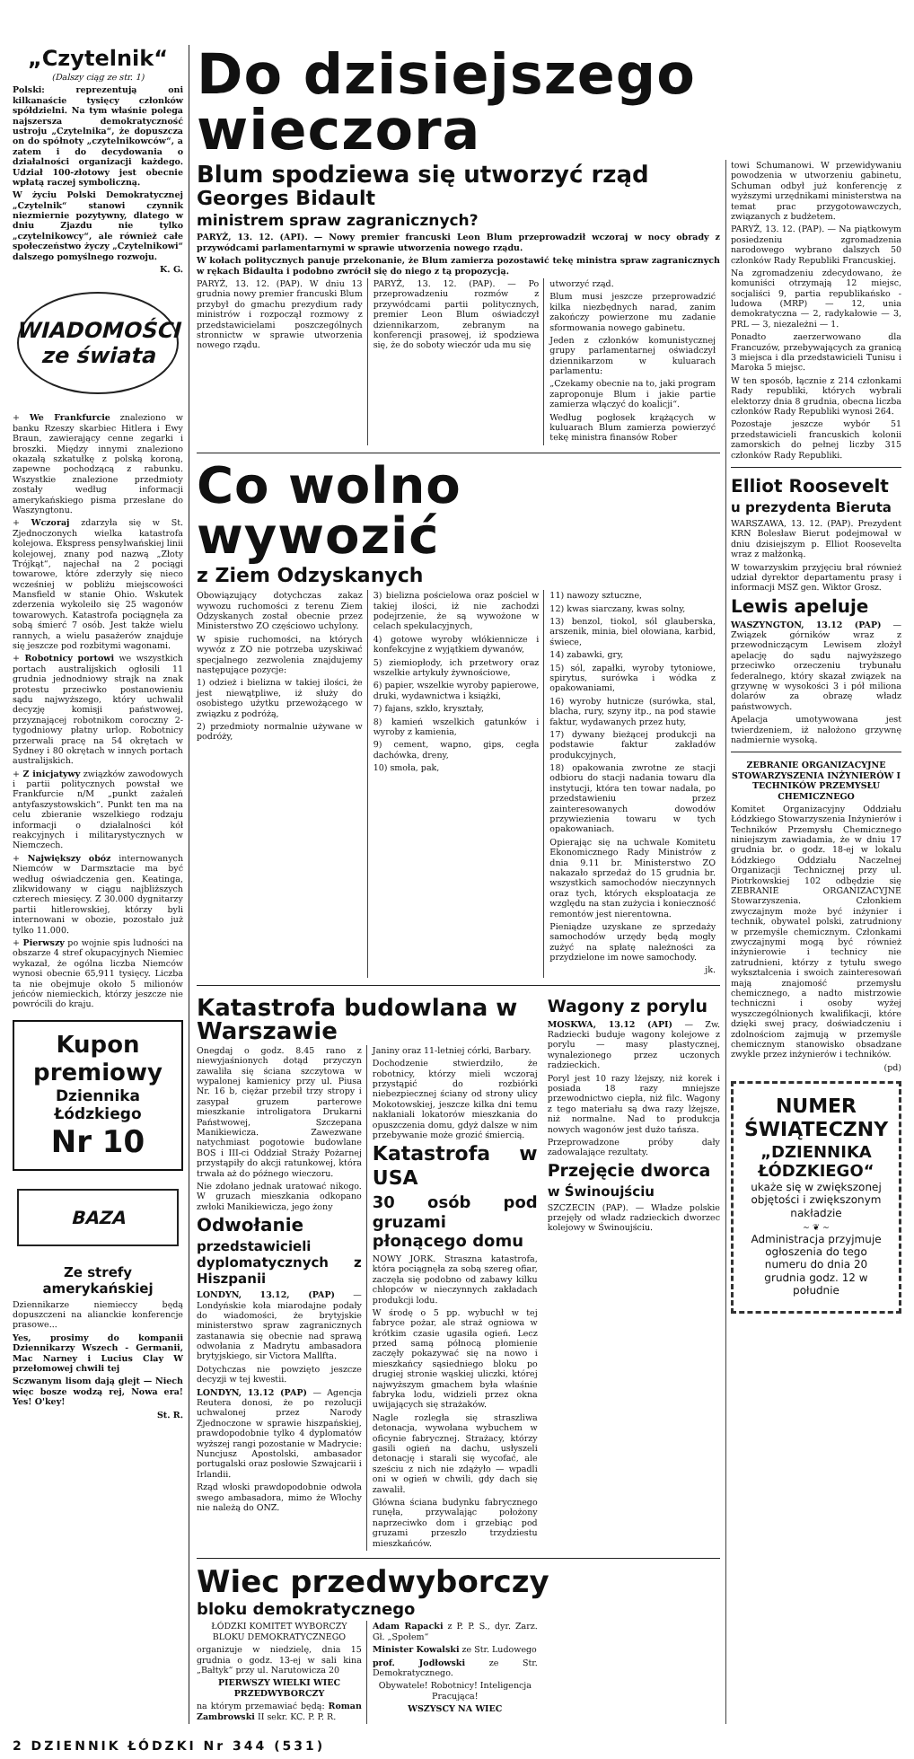„Czytelnik“
(Dalszy ciąg ze str. 1)
Polski: reprezentują oni kilkanaście tysięcy członków spółdzielni. Na tym właśnie polega najszersza demokratyczność ustroju „Czytelnika“, że dopuszcza on do spółnoty „czytelnikowców“, a zatem i do decydowania o działalności organizacji każdego. Udział 100-złotowy jest obecnie wpłatą raczej symboliczną.
W życiu Polski Demokratycznej „Czytelnik“ stanowi czynnik niezmiernie pozytywny, dlatego w dniu Zjazdu nie tylko „czytelnikowcy“, ale również całe społeczeństwo życzy „Czytelnikowi“ dalszego pomyślnego rozwoju.
K. G.
WIADOMOŚCI
ze świata
+ We Frankfurcie znaleziono w banku Rzeszy skarbiec Hitlera i Ewy Braun, zawierający cenne zegarki i broszki. Między innymi znaleziono okazałą szkatułkę z polską koroną, zapewne pochodzącą z rabunku. Wszystkie znalezione przedmioty zostały według informacji amerykańskiego pisma przesłane do Waszyngtonu.
+ Wczoraj zdarzyła się w St. Zjednoczonych wielka katastrofa kolejowa. Ekspress pensylwańskiej linii kolejowej, znany pod nazwą „Złoty Trójkąt“, najechał na 2 pociągi towarowe, które zderzyły się nieco wcześniej w pobliżu miejscowości Mansfield w stanie Ohio. Wskutek zderzenia wykoleiło się 25 wagonów towarowych. Katastrofa pociągnęła za sobą śmierć 7 osób. Jest także wielu rannych, a wielu pasażerów znajduje się jeszcze pod rozbitymi wagonami.
+ Robotnicy portowi we wszystkich portach australijskich ogłosili 11 grudnia jednodniowy strajk na znak protestu przeciwko postanowieniu sądu najwyższego, który uchwalił decyzję komisji państwowej, przyznającej robotnikom coroczny 2-tygodniowy płatny urlop. Robotnicy przerwali pracę na 54 okrętach w Sydney i 80 okrętach w innych portach australijskich.
+ Z inicjatywy związków zawodowych i partii politycznych powstał we Frankfurcie n/M „punkt zażaleń antyfaszystowskich“. Punkt ten ma na celu zbieranie wszelkiego rodzaju informacji o działalności kół reakcyjnych i militarystycznych w Niemczech.
+ Największy obóz internowanych Niemców w Darmsztacie ma być według oświadczenia gen. Keatinga, zlikwidowany w ciągu najbliższych czterech miesięcy. Z 30.000 dygnitarzy partii hitlerowskiej, którzy byli internowani w obozie, pozostało już tylko 11.000.
+ Pierwszy po wojnie spis ludności na obszarze 4 stref okupacyjnych Niemiec wykazał, że ogólna liczba Niemców wynosi obecnie 65,911 tysięcy. Liczba ta nie obejmuje około 5 milionów jeńców niemieckich, którzy jeszcze nie powrócili do kraju.
Kupon premiowy
Dziennika Łódzkiego
Nr 10
BAZA
Ze strefy amerykańskiej
Dziennikarze niemieccy będą dopuszczeni na alianckie konferencje prasowe...
Yes, prosimy do kompanii Dziennikarzy Wszech - Germanii, Mac Narney i Lucius Clay W przełomowej chwili tej
Sczwanym lisom dają glejt — Niech więc bosze wodzą rej, Nowa era! Yes! O'key!
St. R.
Do dzisiejszego wieczora
Blum spodziewa się utworzyć rząd
Georges Bidault
ministrem spraw zagranicznych?
PARYŻ, 13. 12. (API). — Nowy premier francuski Leon Blum przeprowadził wczoraj w nocy obrady z przywódcami parlamentarnymi w sprawie utworzenia nowego rządu.
W kołach politycznych panuje przekonanie, że Blum zamierza pozostawić tekę ministra spraw zagranicznych w rękach Bidaulta i podobno zwrócił się do niego z tą propozycją.
PARYŻ, 13. 12. (PAP). W dniu 13 grudnia nowy premier francuski Blum przybył do gmachu prezydium rady ministrów i rozpoczął rozmowy z przedstawicielami poszczególnych stronnictw w sprawie utworzenia nowego rządu.
PARYŻ, 13. 12. (PAP). — Po przeprowadzeniu rozmów z przywódcami partii politycznych, premier Leon Blum oświadczył dziennikarzom, zebranym na konferencji prasowej, iż spodziewa się, że do soboty wieczór uda mu się
utworzyć rząd.
Blum musi jeszcze przeprowadzić kilka niezbędnych narad, zanim zakończy powierzone mu zadanie sformowania nowego gabinetu.
Jeden z członków komunistycznej grupy parlamentarnej oświadczył dziennikarzom w kuluarach parlamentu:
„Czekamy obecnie na to, jaki program zaproponuje Blum i jakie partie zamierza włączyć do koalicji“.
Według pogłosek krążących w kuluarach Blum zamierza powierzyć tekę ministra finansów Rober
Co wolno wywozić
z Ziem Odzyskanych
Obowiązujący dotychczas zakaz wywozu ruchomości z terenu Ziem Odzyskanych został obecnie przez Ministerstwo ZO częściowo uchylony.
W spisie ruchomości, na których wywóz z ZO nie potrzeba uzyskiwać specjalnego zezwolenia znajdujemy następujące pozycje:
1) odzież i bielizna w takiej ilości, że jest niewątpliwe, iż służy do osobistego użytku przewożącego w związku z podróżą,
2) przedmioty normalnie używane w podróży,
3) bielizna pościelowa oraz pościel w takiej ilości, iż nie zachodzi podejrzenie, że są wywożone w celach spekulacyjnych,
4) gotowe wyroby włókiennicze i konfekcyjne z wyjątkiem dywanów,
5) ziemiopłody, ich przetwory oraz wszelkie artykuły żywnościowe,
6) papier, wszelkie wyroby papierowe, druki, wydawnictwa i książki,
7) fajans, szkło, kryształy,
8) kamień wszelkich gatunków i wyroby z kamienia,
9) cement, wapno, gips, cegła dachówka, dreny,
10) smoła, pak,
11) nawozy sztuczne,
12) kwas siarczany, kwas solny,
13) benzol, tiokol, sól glauberska, arszenik, minia, biel ołowiana, karbid, świece,
14) zabawki, gry,
15) sól, zapałki, wyroby tytoniowe, spirytus, surówka i wódka z opakowaniami,
16) wyroby hutnicze (surówka, stal, blacha, rury, szyny itp., na pod stawie faktur, wydawanych przez huty,
17) dywany bieżącej produkcji na podstawie faktur zakładów produkcyjnych,
18) opakowania zwrotne ze stacji odbioru do stacji nadania towaru dla instytucji, która ten towar nadała, po przedstawieniu przez zainteresowanych dowodów przywiezienia towaru w tych opakowaniach.
Opierając się na uchwale Komitetu Ekonomicznego Rady Ministrów z dnia 9.11 br. Ministerstwo ZO nakazało sprzedaż do 15 grudnia br. wszystkich samochodów nieczynnych oraz tych, których eksploatacja ze względu na stan zużycia i konieczność remontów jest nierentowna.
Pieniądze uzyskane ze sprzedaży samochodów urzędy będą mogły zużyć na spłatę należności za przydzielone im nowe samochody.
jk.
Katastrofa budowlana w Warszawie
Onegdaj o godz. 8.45 rano z niewyjaśnionych dotąd przyczyn zawaliła się ściana szczytowa w wypalonej kamienicy przy ul. Piusa Nr. 16 b, ciężar przebił trzy stropy i zasypał gruzem parterowe mieszkanie introligatora Drukarni Państwowej, Szczepana Manikiewicza. Zawezwane natychmiast pogotowie budowlane BOS i III-ci Oddział Straży Pożarnej przystąpiły do akcji ratunkowej, która trwała aż do późnego wieczoru.
Nie zdołano jednak uratować nikogo. W gruzach mieszkania odkopano zwłoki Manikiewicza, jego żony
Odwołanie
przedstawicieli dyplomatycznych z Hiszpanii
LONDYN, 13.12, (PAP) — Londyńskie koła miarodajne podały do wiadomości, że brytyjskie ministerstwo spraw zagranicznych zastanawia się obecnie nad sprawą odwołania z Madrytu ambasadora brytyjskiego, sir Victora Mallfta.
Dotychczas nie powzięto jeszcze decyzji w tej kwestii.
LONDYN, 13.12 (PAP) — Agencja Reutera donosi, że po rezolucji uchwalonej przez Narody Zjednoczone w sprawie hiszpańskiej, prawdopodobnie tylko 4 dyplomatów wyższej rangi pozostanie w Madrycie: Nuncjusz Apostolski, ambasador portugalski oraz posłowie Szwajcarii i Irlandii.
Rząd włoski prawdopodobnie odwoła swego ambasadora, mimo że Włochy nie należą do ONZ.
Janiny oraz 11-letniej córki, Barbary.
Dochodzenie stwierdziło, że robotnicy, którzy mieli wczoraj przystąpić do rozbiórki niebezpiecznej ściany od strony ulicy Mokotowskiej, jeszcze kilka dni temu nakłaniali lokatorów mieszkania do opuszczenia domu, gdyż dalsze w nim przebywanie może grozić śmiercią.
Katastrofa w USA
30 osób pod gruzami płonącego domu
NOWY JORK. Straszna katastrofa, która pociągnęła za sobą szereg ofiar, zaczęła się podobno od zabawy kilku chłopców w nieczynnych zakładach produkcji lodu.
W środę o 5 pp. wybuchł w tej fabryce pożar, ale straż ogniowa w krótkim czasie ugasiła ogień. Lecz przed samą północą płomienie zaczęły pokazywać się na nowo i mieszkańcy sąsiedniego bloku po drugiej stronie wąskiej uliczki, której najwyższym gmachem była właśnie fabryka lodu, widzieli przez okna uwijających się strażaków.
Nagle rozległa się straszliwa detonacja, wywołana wybuchem w oficynie fabrycznej. Strażacy, którzy gasili ogień na dachu, usłyszeli detonację i starali się wycofać, ale sześciu z nich nie zdążyło — wpadli oni w ogień w chwili, gdy dach się zawalił.
Główna ściana budynku fabrycznego runęła, przywalając położony naprzeciwko dom i grzebiąc pod gruzami przeszło trzydziestu mieszkańców.
Wagony z porylu
MOSKWA, 13.12 (API) — Zw. Radziecki buduje wagony kolejowe z porylu — masy plastycznej, wynalezionego przez uczonych radzieckich.
Poryl jest 10 razy lżejszy, niż korek i posiada 18 razy mniejsze przewodnictwo ciepła, niż filc. Wagony z tego materiału są dwa razy lżejsze, niż normalne. Nad to produkcja nowych wagonów jest dużo tańsza.
Przeprowadzone próby dały zadowalające rezultaty.
Przejęcie dworca
w Świnoujściu
SZCZECIN (PAP). — Władze polskie przejęły od władz radzieckich dworzec kolejowy w Świnoujściu.
Wiec przedwyborczy
bloku demokratycznego
ŁÓDZKI KOMITET WYBORCZY BLOKU DEMOKRATYCZNEGO
organizuje w niedzielę, dnia 15 grudnia o godz. 13-ej w sali kina „Bałtyk“ przy ul. Narutowicza 20
PIERWSZY WIELKI WIEC PRZEDWYBORCZY
na którym przemawiać będą: Roman Zambrowski II sekr. KC. P. P. R.
Adam Rapacki z P. P. S., dyr. Zarz. Gł. „Społem“
Minister Kowalski ze Str. Ludowego
prof. Jodłowski ze Str. Demokratycznego.
Obywatele! Robotnicy! Inteligencja Pracująca!
WSZYSCY NA WIEC
towi Schumanowi. W przewidywaniu powodzenia w utworzeniu gabinetu, Schuman odbył już konferencję z wyższymi urzędnikami ministerstwa na temat prac przygotowawczych, związanych z budżetem.
PARYŻ, 13. 12. (PAP). — Na piątkowym posiedzeniu zgromadzenia narodowego wybrano dalszych 50 członków Rady Republiki Francuskiej.
Na zgromadzeniu zdecydowano, że komuniści otrzymają 12 miejsc, socjaliści 9, partia republikańsko - ludowa (MRP) — 12, unia demokratyczna — 2, radykałowie — 3, PRL — 3, niezależni — 1.
Ponadto zaerzerwowano dla Francuzów, przebywających za granicą 3 miejsca i dla przedstawicieli Tunisu i Maroka 5 miejsc.
W ten sposób, łącznie z 214 członkami Rady republiki, których wybrali elektorzy dnia 8 grudnia, obecna liczba członków Rady Republiki wynosi 264.
Pozostaje jeszcze wybór 51 przedstawicieli francuskich kolonii zamorskich do pełnej liczby 315 członków Rady Republiki.
Elliot Roosevelt
u prezydenta Bieruta
WARSZAWA, 13. 12. (PAP). Prezydent KRN Bolesław Bierut podejmował w dniu dzisiejszym p. Elliot Roosevelta wraz z małżonką.
W towarzyskim przyjęciu brał również udział dyrektor departamentu prasy i informacji MSZ gen. Wiktor Grosz.
Lewis apeluje
WASZYNGTON, 13.12 (PAP) — Związek górników wraz z przewodniczącym Lewisem złożył apelację do sądu najwyższego przeciwko orzeczeniu trybunału federalnego, który skazał związek na grzywnę w wysokości 3 i pół miliona dolarów za obrazę władz państwowych.
Apelacja umotywowana jest twierdzeniem, iż nałożono grzywnę nadmiernie wysoką.
ZEBRANIE ORGANIZACYJNE STOWARZYSZENIA INŻYNIERÓW I TECHNIKÓW PRZEMYSŁU CHEMICZNEGO
Komitet Organizacyjny Oddziału Łódzkiego Stowarzyszenia Inżynierów i Techników Przemysłu Chemicznego niniejszym zawiadamia, że w dniu 17 grudnia br. o godz. 18-ej w lokalu Łódzkiego Oddziału Naczelnej Organizacji Technicznej przy ul. Piotrkowskiej 102 odbędzie się ZEBRANIE ORGANIZACYJNE Stowarzyszenia. Członkiem zwyczajnym może być inżynier i technik, obywatel polski, zatrudniony w przemyśle chemicznym. Członkami zwyczajnymi mogą być również inżynierowie i technicy nie zatrudnieni, którzy z tytułu swego wykształcenia i swoich zainteresowań mają znajomość przemysłu chemicznego, a nadto mistrzowie techniczni i osoby wyżej wyszczególnionych kwalifikacji, które dzięki swej pracy, doświadczeniu i zdolnościom zajmują w przemyśle chemicznym stanowisko obsadzane zwykle przez inżynierów i techników.
(pd)
NUMER ŚWIĄTECZNY
„DZIENNIKA ŁÓDZKIEGO“
ukaże się w zwiększonej objętości i zwiększonym nakładzie
~ ❦ ~
Administracja przyjmuje ogłoszenia do tego numeru do dnia 20 grudnia godz. 12 w południe
2 DZIENNIK ŁÓDZKI Nr 344 (531)